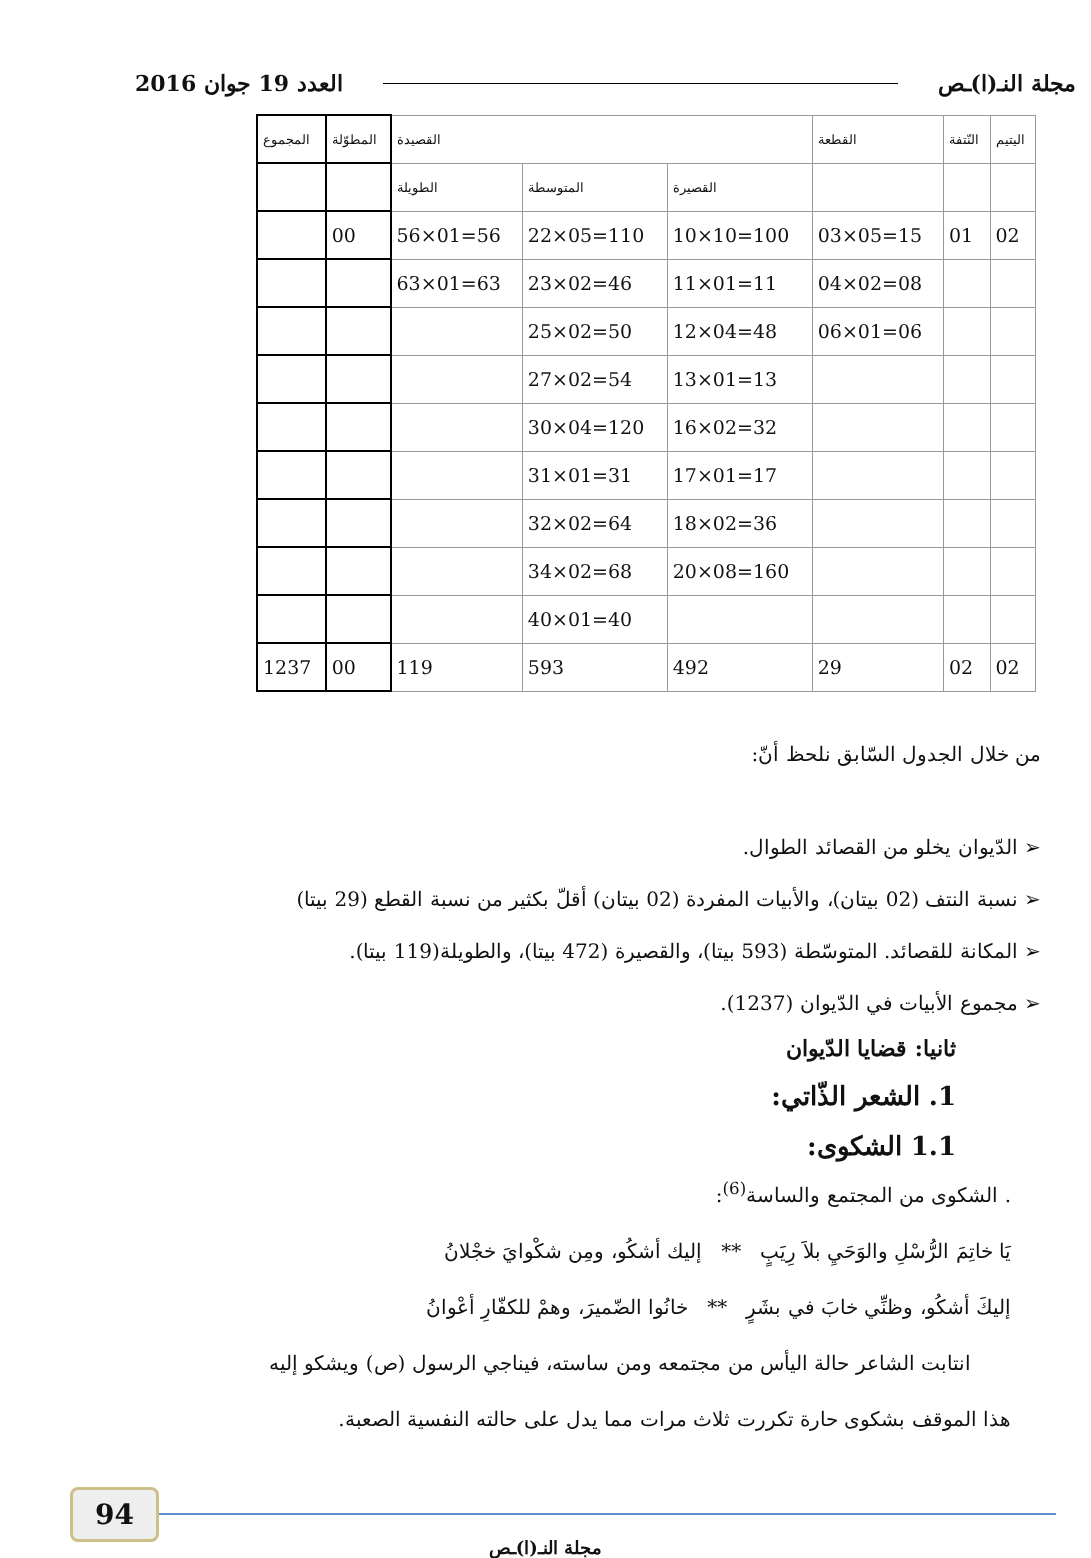مجلة النـ(ا)ـص العدد 19 جوان 2016
| اليتيم | النّتفة | القطعة | القصيدة | | | المطوّلة | المجموع |
| --- | --- | --- | --- | --- | --- | --- | --- |
| | | | القصيرة | المتوسطة | الطويلة | | |
| 02 | 01 | 15=05×03 | 100=10×10 | 110=05×22 | 56=01×56 | 00 | |
| | | 08=02×04 | 11=01×11 | 46=02×23 | 63=01×63 | | |
| | | 06=01×06 | 48=04×12 | 50=02×25 | | | |
| | | | 13=01×13 | 54=02×27 | | | |
| | | | 32=02×16 | 120=04×30 | | | |
| | | | 17=01×17 | 31=01×31 | | | |
| | | | 36=02×18 | 64=02×32 | | | |
| | | | 160=08×20 | 68=02×34 | | | |
| | | | | 40=01×40 | | | |
| 02 | 02 | 29 | 492 | 593 | 119 | 00 | 1237 |
من خلال الجدول السّابق نلحظ أنّ:
➢ الدّيوان يخلو من القصائد الطوال.
➢ نسبة النتف (02 بيتان)، والأبيات المفردة (02 بيتان) أقلّ بكثير من نسبة القطع (29 بيتا)
➢ المكانة للقصائد. المتوسّطة (593 بيتا)، والقصيرة (472 بيتا)، والطويلة(119 بيتا).
➢ مجموع الأبيات في الدّيوان (1237).
ثانيا: قضايا الدّيوان
1. الشعر الذّاتي:
1.1 الشكوى:
. الشكوى من المجتمع والساسة<sup>(6)</sup>:
يَا خاتِمَ الرُّسْلِ والوَحَيِ بلاَ رِيَبٍ ** إليك أشكُو، ومِن شكْوايَ خجْلانُ
إليكَ أشكُو، وظنِّي خابَ في بشَرٍ ** خانُوا الضّميرَ، وهمْ للكفّارِ أعْوانُ
انتابت الشاعر حالة اليأس من مجتمعه ومن ساسته، فيناجي الرسول (ص) ويشكو إليه
هذا الموقف بشكوى حارة تكررت ثلاث مرات مما يدل على حالته النفسية الصعبة.
94
مجلة النـ(ا)ـص